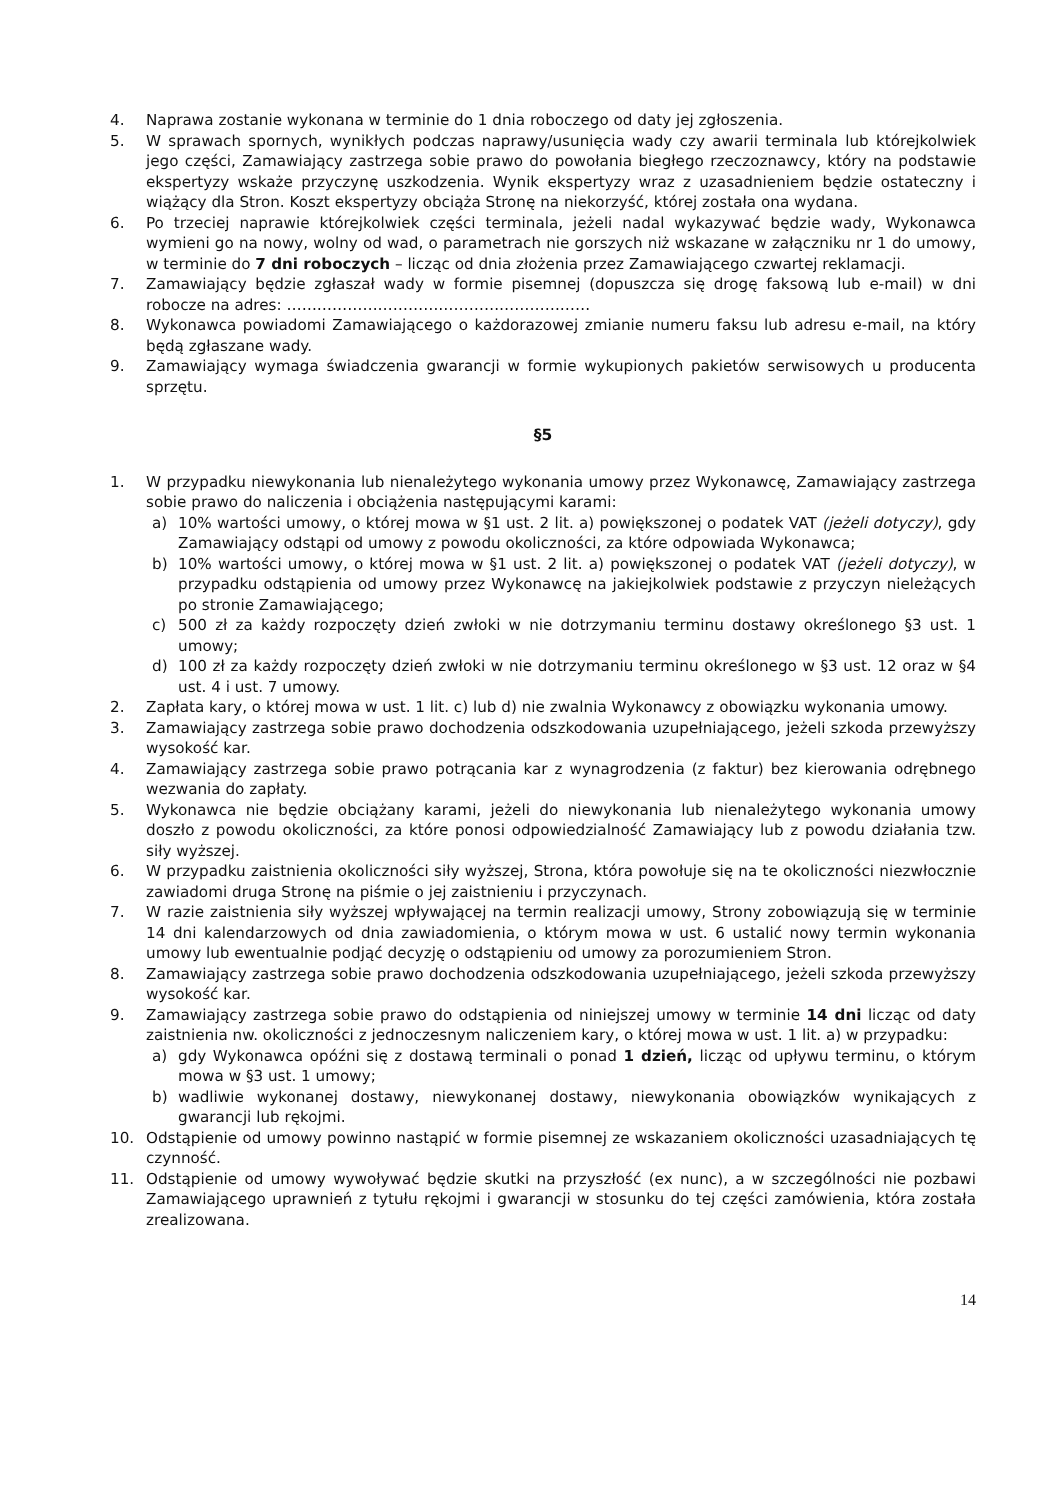4. Naprawa zostanie wykonana w terminie do 1 dnia roboczego od daty jej zgłoszenia.
5. W sprawach spornych, wynikłych podczas naprawy/usunięcia wady czy awarii terminala lub którejkolwiek jego części, Zamawiający zastrzega sobie prawo do powołania biegłego rzeczoznawcy, który na podstawie ekspertyzy wskaże przyczynę uszkodzenia. Wynik ekspertyzy wraz z uzasadnieniem będzie ostateczny i wiążący dla Stron. Koszt ekspertyzy obciąża Stronę na niekorzyść, której została ona wydana.
6. Po trzeciej naprawie którejkolwiek części terminala, jeżeli nadal wykazywać będzie wady, Wykonawca wymieni go na nowy, wolny od wad, o parametrach nie gorszych niż wskazane w załączniku nr 1 do umowy, w terminie do 7 dni roboczych – licząc od dnia złożenia przez Zamawiającego czwartej reklamacji.
7. Zamawiający będzie zgłaszał wady w formie pisemnej (dopuszcza się drogę faksową lub e-mail) w dni robocze na adres: ……………………………………………………
8. Wykonawca powiadomi Zamawiającego o każdorazowej zmianie numeru faksu lub adresu e-mail, na który będą zgłaszane wady.
9. Zamawiający wymaga świadczenia gwarancji w formie wykupionych pakietów serwisowych u producenta sprzętu.
§5
1. W przypadku niewykonania lub nienależytego wykonania umowy przez Wykonawcę, Zamawiający zastrzega sobie prawo do naliczenia i obciążenia następującymi karami:
a) 10% wartości umowy, o której mowa w §1 ust. 2 lit. a) powiększonej o podatek VAT (jeżeli dotyczy), gdy Zamawiający odstąpi od umowy z powodu okoliczności, za które odpowiada Wykonawca;
b) 10% wartości umowy, o której mowa w §1 ust. 2 lit. a) powiększonej o podatek VAT (jeżeli dotyczy), w przypadku odstąpienia od umowy przez Wykonawcę na jakiejkolwiek podstawie z przyczyn nieleżących po stronie Zamawiającego;
c) 500 zł za każdy rozpoczęty dzień zwłoki w nie dotrzymaniu terminu dostawy określonego §3 ust. 1 umowy;
d) 100 zł za każdy rozpoczęty dzień zwłoki w nie dotrzymaniu terminu określonego w §3 ust. 12 oraz w §4 ust. 4 i ust. 7 umowy.
2. Zapłata kary, o której mowa w ust. 1 lit. c) lub d) nie zwalnia Wykonawcy z obowiązku wykonania umowy.
3. Zamawiający zastrzega sobie prawo dochodzenia odszkodowania uzupełniającego, jeżeli szkoda przewyższy wysokość kar.
4. Zamawiający zastrzega sobie prawo potrącania kar z wynagrodzenia (z faktur) bez kierowania odrębnego wezwania do zapłaty.
5. Wykonawca nie będzie obciążany karami, jeżeli do niewykonania lub nienależytego wykonania umowy doszło z powodu okoliczności, za które ponosi odpowiedzialność Zamawiający lub z powodu działania tzw. siły wyższej.
6. W przypadku zaistnienia okoliczności siły wyższej, Strona, która powołuje się na te okoliczności niezwłocznie zawiadomi druga Stronę na piśmie o jej zaistnieniu i przyczynach.
7. W razie zaistnienia siły wyższej wpływającej na termin realizacji umowy, Strony zobowiązują się w terminie 14 dni kalendarzowych od dnia zawiadomienia, o którym mowa w ust. 6 ustalić nowy termin wykonania umowy lub ewentualnie podjąć decyzję o odstąpieniu od umowy za porozumieniem Stron.
8. Zamawiający zastrzega sobie prawo dochodzenia odszkodowania uzupełniającego, jeżeli szkoda przewyższy wysokość kar.
9. Zamawiający zastrzega sobie prawo do odstąpienia od niniejszej umowy w terminie 14 dni licząc od daty zaistnienia nw. okoliczności z jednoczesnym naliczeniem kary, o której mowa w ust. 1 lit. a) w przypadku:
a) gdy Wykonawca opóźni się z dostawą terminali o ponad 1 dzień, licząc od upływu terminu, o którym mowa w §3 ust. 1 umowy;
b) wadliwie wykonanej dostawy, niewykonanej dostawy, niewykonania obowiązków wynikających z gwarancji lub rękojmi.
10. Odstąpienie od umowy powinno nastąpić w formie pisemnej ze wskazaniem okoliczności uzasadniających tę czynność.
11. Odstąpienie od umowy wywoływać będzie skutki na przyszłość (ex nunc), a w szczególności nie pozbawi Zamawiającego uprawnień z tytułu rękojmi i gwarancji w stosunku do tej części zamówienia, która została zrealizowana.
14